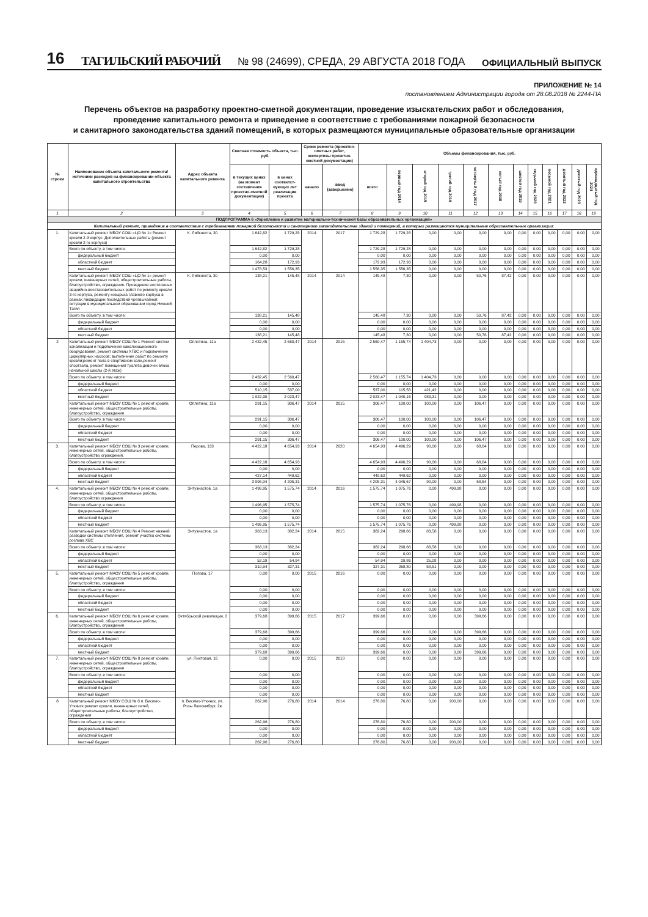16 ТАГИЛЬСКИЙ РАБОЧИЙ № 98 (24699), СРЕДА, 29 АВГУСТА 2018 ГОДА ОФИЦИАЛЬНЫЙ ВЫПУСК
ПРИЛОЖЕНИЕ № 14
постановлением Администрации города от 28.08.2018 № 2244-ПА
Перечень объектов на разработку проектно-сметной документации, проведение изыскательских работ и обследования,
проведение капитального ремонта и приведение в соответствие с требованиями пожарной безопасности
и санитарного законодательства зданий помещений, в которых размещаются муниципальные образовательные организации
| № строки | Наименование объекта капитального ремонта/источники расходов на финансировании объекта капитального строительства | Адрес объекта капитального ремонта | Сметная стоимость объекта, тыс. руб. | | Сроки ремонта (проектно-сметных работ, экспертизы проектно-сметной документации) | | Объемы финансирования, тыс. руб. | | | | | | | | | | | |
| --- | --- | --- | --- | --- | --- | --- | --- | --- | --- | --- | --- | --- | --- | --- | --- | --- | --- | --- |
| | | | в текущих ценах (на момент составления проектно-сметной документации) | в ценах соответст-вующих лет реализации проекта | начало | ввод (завершение) | всего | первый год 2014 | второй год 2015 | третий год 2016 | четвертый год 2017 | пятый год 2018 | шестой год 2019 | седьмой год 2020 | восьмой год 2021 | девятый год 2022 | десятый год 2023 | одиннадцатый год 2024 |
| 1 | 2 | 3 | 4 | 5 | 6 | 7 | 8 | 9 | 10 | 11 | 12 | 13 | 14 | 15 | 16 | 17 | 18 | 19 |
| ПОДПРОГРАММА 6 «Укрепление и развитие материально-технической базы образовательных организаций» | | | | | | | | | | | | | | | | | | |
| Капитальный ремонт, приведение в соответствие с требованиями пожарной безопасности и санитарного законодательства зданий и помещений, в которых размещаются муниципальные образовательные организации: | | | | | | | | | | | | | | | | | | |
| 1. | Капитальный ремонт МБОУ СОШ «ЦО № 1» Ремонт кровли 2-й корпус. Дополнительные работы (ремонт кровли 2-го корпуса) | К. Либкнехта, 30 | 1 642,82 | 1 729,28 | 2014 | 2017 | 1 729,28 | 1 729,28 | 0,00 | 0,00 | 0,00 | 0,00 | 0,00 | 0,00 | 0,00 | 0,00 | 0,00 | 0,00 |
| | Всего по объекту, в том числе: | | 1 642,82 | 1 729,28 | | | 1 729,28 | 1 729,28 | 0,00 | 0,00 | 0,00 | 0,00 | 0,00 | 0,00 | 0,00 | 0,00 | 0,00 | 0,00 |
| | федеральный бюджет | | 0,00 | 0,00 | | | 0,00 | 0,00 | 0,00 | 0,00 | 0,00 | 0,00 | 0,00 | 0,00 | 0,00 | 0,00 | 0,00 | 0,00 |
| | областной бюджет | | 164,28 | 172,93 | | | 172,93 | 172,93 | 0,00 | 0,00 | 0,00 | 0,00 | 0,00 | 0,00 | 0,00 | 0,00 | 0,00 | 0,00 |
| | местный бюджет | | 1 478,53 | 1 556,35 | | | 1 556,35 | 1 556,35 | 0,00 | 0,00 | 0,00 | 0,00 | 0,00 | 0,00 | 0,00 | 0,00 | 0,00 | 0,00 |
| | Капитальный ремонт МБОУ СОШ «ЦО № 1» ремонт кровли, инженерных сетей, общестроительные работы, благоустройство, ограждения. Проведение неотложных аварийно-восстановительных работ по ремонту кровли 3-го корпуса, ремонту козырька главного корпуса в рамках ликвидации последствий чрезвычайной ситуации в муниципальном образовании город Нижний Тагил | К. Либкнехта, 30 | 138,21 | 145,48 | 2014 | 2014 | 145,48 | 7,30 | 0,00 | 0,00 | 50,76 | 87,42 | 0,00 | 0,00 | 0,00 | 0,00 | 0,00 | 0,00 |
| | Всего по объекту, в том числе: | | 138,21 | 145,48 | | | 145,48 | 7,30 | 0,00 | 0,00 | 50,76 | 87,42 | 0,00 | 0,00 | 0,00 | 0,00 | 0,00 | 0,00 |
| | федеральный бюджет | | 0,00 | 0,00 | | | 0,00 | 0,00 | 0,00 | 0,00 | 0,00 | 0,00 | 0,00 | 0,00 | 0,00 | 0,00 | 0,00 | 0,00 |
| | областной бюджет | | 0,00 | 0,00 | | | 0,00 | 0,00 | 0,00 | 0,00 | 0,00 | 0,00 | 0,00 | 0,00 | 0,00 | 0,00 | 0,00 | 0,00 |
| | местный бюджет | | 138,21 | 145,48 | | | 145,48 | 7,30 | 0,00 | 0,00 | 50,76 | 87,42 | 0,00 | 0,00 | 0,00 | 0,00 | 0,00 | 0,00 |
| 2 | Капитальный ремонт МБОУ СОШ № 1 Ремонт систем канализации и подключение канализационного оборудования, ремонт системы ХГВС и подключение циркулярных насосов; выполнение работ по ремонту кровли;ремонт пола в спортивном зале,ремонт спортзала, ремонт помещения туалета девочек блока начальной школы (2-й этаж) | Оплетина, 11а | 2 432,45 | 2 560,47 | 2014 | 2015 | 2 560,47 | 1 155,74 | 1 404,73 | 0,00 | 0,00 | 0,00 | 0,00 | 0,00 | 0,00 | 0,00 | 0,00 | 0,00 |
| | Всего по объекту, в том числе: | | 2 432,45 | 2 560,47 | | | 2 560,47 | 1 155,74 | 1 404,73 | 0,00 | 0,00 | 0,00 | 0,00 | 0,00 | 0,00 | 0,00 | 0,00 | 0,00 |
| | федеральный бюджет | | 0,00 | 0,00 | | | 0,00 | 0,00 | 0,00 | 0,00 | 0,00 | 0,00 | 0,00 | 0,00 | 0,00 | 0,00 | 0,00 | 0,00 |
| | областной бюджет | | 510,15 | 537,00 | | | 537,00 | 115,58 | 421,42 | 0,00 | 0,00 | 0,00 | 0,00 | 0,00 | 0,00 | 0,00 | 0,00 | 0,00 |
| | местный бюджет | | 1 922,30 | 2 023,47 | | | 2 023,47 | 1 040,16 | 983,31 | 0,00 | 0,00 | 0,00 | 0,00 | 0,00 | 0,00 | 0,00 | 0,00 | 0,00 |
| | Капитальный ремонт МБОУ СОШ № 1 ремонт кровли, инженерных сетей, общестроительные работы, благоустройство, ограждения | Оплетина, 11а | 291,15 | 306,47 | 2014 | 2015 | 306,47 | 100,00 | 100,00 | 0,00 | 106,47 | 0,00 | 0,00 | 0,00 | 0,00 | 0,00 | 0,00 | 0,00 |
| | Всего по объекту, в том числе: | | 291,15 | 306,47 | | | 306,47 | 100,00 | 100,00 | 0,00 | 106,47 | 0,00 | 0,00 | 0,00 | 0,00 | 0,00 | 0,00 | 0,00 |
| | федеральный бюджет | | 0,00 | 0,00 | | | 0,00 | 0,00 | 0,00 | 0,00 | 0,00 | 0,00 | 0,00 | 0,00 | 0,00 | 0,00 | 0,00 | 0,00 |
| | областной бюджет | | 0,00 | 0,00 | | | 0,00 | 0,00 | 0,00 | 0,00 | 0,00 | 0,00 | 0,00 | 0,00 | 0,00 | 0,00 | 0,00 | 0,00 |
| | местный бюджет | | 291,15 | 306,47 | | | 306,47 | 100,00 | 100,00 | 0,00 | 106,47 | 0,00 | 0,00 | 0,00 | 0,00 | 0,00 | 0,00 | 0,00 |
| 3. | Капитальный ремонт МБОУ СОШ № 3 ремонт кровли, инженерных сетей, общестроительные работы, благоустройство ограждения. | Перова, 133 | 4 422,18 | 4 654,93 | 2014 | 2020 | 4 654,93 | 4 496,29 | 90,00 | 0,00 | 68,64 | 0,00 | 0,00 | 0,00 | 0,00 | 0,00 | 0,00 | 0,00 |
| | Всего по объекту, в том числе: | | 4 422,18 | 4 654,93 | | | 4 654,93 | 4 496,29 | 90,00 | 0,00 | 68,64 | 0,00 | 0,00 | 0,00 | 0,00 | 0,00 | 0,00 | 0,00 |
| | федеральный бюджет | | 0,00 | 0,00 | | | 0,00 | 0,00 | 0,00 | 0,00 | 0,00 | 0,00 | 0,00 | 0,00 | 0,00 | 0,00 | 0,00 | 0,00 |
| | областной бюджет | | 427,14 | 449,62 | | | 449,62 | 449,62 | 0,00 | 0,00 | 0,00 | 0,00 | 0,00 | 0,00 | 0,00 | 0,00 | 0,00 | 0,00 |
| | местный бюджет | | 3 995,04 | 4 205,31 | | | 4 205,31 | 4 046,67 | 90,00 | 0,00 | 68,64 | 0,00 | 0,00 | 0,00 | 0,00 | 0,00 | 0,00 | 0,00 |
| 4. | Капитальный ремонт МБОУ СОШ № 4 ремонт кровли, инженерных сетей, общестроительные работы, благоустройство ограждения | Энтузиастов, 1а | 1 496,95 | 1 575,74 | 2014 | 2016 | 1 575,74 | 1 075,76 | 0,00 | 499,98 | 0,00 | 0,00 | 0,00 | 0,00 | 0,00 | 0,00 | 0,00 | 0,00 |
| | Всего по объекту, в том числе: | | 1 496,95 | 1 575,74 | | | 1 575,74 | 1 075,76 | 0,00 | 499,98 | 0,00 | 0,00 | 0,00 | 0,00 | 0,00 | 0,00 | 0,00 | 0,00 |
| | федеральный бюджет | | 0,00 | 0,00 | | | 0,00 | 0,00 | 0,00 | 0,00 | 0,00 | 0,00 | 0,00 | 0,00 | 0,00 | 0,00 | 0,00 | 0,00 |
| | областной бюджет | | 0,00 | 0,00 | | | 0,00 | 0,00 | 0,00 | 0,00 | 0,00 | 0,00 | 0,00 | 0,00 | 0,00 | 0,00 | 0,00 | 0,00 |
| | местный бюджет | | 1 496,95 | 1 575,74 | | | 1 575,74 | 1 075,76 | 0,00 | 499,98 | 0,00 | 0,00 | 0,00 | 0,00 | 0,00 | 0,00 | 0,00 | 0,00 |
| | Капитальный ремонт МБОУ СОШ № 4 Ремонт нижней разводки системы отопления, ремонт участка системы розлива ХВС | Энтузиастов, 1а | 363,13 | 382,24 | 2014 | 2015 | 382,24 | 298,66 | 83,58 | 0,00 | 0,00 | 0,00 | 0,00 | 0,00 | 0,00 | 0,00 | 0,00 | 0,00 |
| | Всего по объекту, в том числе: | | 363,13 | 382,24 | | | 382,24 | 298,66 | 83,58 | 0,00 | 0,00 | 0,00 | 0,00 | 0,00 | 0,00 | 0,00 | 0,00 | 0,00 |
| | федеральный бюджет | | 0,00 | 0,00 | | | 0,00 | 0,00 | 0,00 | 0,00 | 0,00 | 0,00 | 0,00 | 0,00 | 0,00 | 0,00 | 0,00 | 0,00 |
| | областной бюджет | | 52,19 | 54,94 | | | 54,94 | 29,86 | 25,08 | 0,00 | 0,00 | 0,00 | 0,00 | 0,00 | 0,00 | 0,00 | 0,00 | 0,00 |
| | местный бюджет | | 310,94 | 327,31 | | | 327,31 | 268,80 | 58,51 | 0,00 | 0,00 | 0,00 | 0,00 | 0,00 | 0,00 | 0,00 | 0,00 | 0,00 |
| 5. | Капитальный ремонт МАОУ СОШ № 5 ремонт кровли, инженерных сетей, общестроительные работы, благоустройство, ограждения | Попова, 17 | 0,00 | 0,00 | 2015 | 2016 | 0,00 | 0,00 | 0,00 | 0,00 | 0,00 | 0,00 | 0,00 | 0,00 | 0,00 | 0,00 | 0,00 | 0,00 |
| | Всего по объекту, в том числе: | | 0,00 | 0,00 | | | 0,00 | 0,00 | 0,00 | 0,00 | 0,00 | 0,00 | 0,00 | 0,00 | 0,00 | 0,00 | 0,00 | 0,00 |
| | федеральный бюджет | | 0,00 | 0,00 | | | 0,00 | 0,00 | 0,00 | 0,00 | 0,00 | 0,00 | 0,00 | 0,00 | 0,00 | 0,00 | 0,00 | 0,00 |
| | областной бюджет | | 0,00 | 0,00 | | | 0,00 | 0,00 | 0,00 | 0,00 | 0,00 | 0,00 | 0,00 | 0,00 | 0,00 | 0,00 | 0,00 | 0,00 |
| | местный бюджет | | 0,00 | 0,00 | | | 0,00 | 0,00 | 0,00 | 0,00 | 0,00 | 0,00 | 0,00 | 0,00 | 0,00 | 0,00 | 0,00 | 0,00 |
| 6. | Капитальный ремонт МБОУ СОШ № 6 ремонт кровли, инженерных сетей, общестроительные работы, благоустройство, ограждения | Октябрьской революции, 2 | 379,68 | 399,66 | 2015 | 2017 | 399,66 | 0,00 | 0,00 | 0,00 | 399,66 | 0,00 | 0,00 | 0,00 | 0,00 | 0,00 | 0,00 | 0,00 |
| | Всего по объекту, в том числе: | | 379,68 | 399,66 | | | 399,66 | 0,00 | 0,00 | 0,00 | 399,66 | 0,00 | 0,00 | 0,00 | 0,00 | 0,00 | 0,00 | 0,00 |
| | федеральный бюджет | | 0,00 | 0,00 | | | 0,00 | 0,00 | 0,00 | 0,00 | 0,00 | 0,00 | 0,00 | 0,00 | 0,00 | 0,00 | 0,00 | 0,00 |
| | областной бюджет | | 0,00 | 0,00 | | | 0,00 | 0,00 | 0,00 | 0,00 | 0,00 | 0,00 | 0,00 | 0,00 | 0,00 | 0,00 | 0,00 | 0,00 |
| | местный бюджет | | 379,68 | 399,66 | | | 399,66 | 0,00 | 0,00 | 0,00 | 399,66 | 0,00 | 0,00 | 0,00 | 0,00 | 0,00 | 0,00 | 0,00 |
| 7. | Капитальный ремонт МБОУ СОШ № 8 ремонт кровли, инженерных сетей, общестроительные работы, благоустройство, ограждения | ул. Пихтовая, 16 | 0,00 | 0,00 | 2015 | 2018 | 0,00 | 0,00 | 0,00 | 0,00 | 0,00 | 0,00 | 0,00 | 0,00 | 0,00 | 0,00 | 0,00 | 0,00 |
| | Всего по объекту, в том числе: | | 0,00 | 0,00 | | | 0,00 | 0,00 | 0,00 | 0,00 | 0,00 | 0,00 | 0,00 | 0,00 | 0,00 | 0,00 | 0,00 | 0,00 |
| | федеральный бюджет | | 0,00 | 0,00 | | | 0,00 | 0,00 | 0,00 | 0,00 | 0,00 | 0,00 | 0,00 | 0,00 | 0,00 | 0,00 | 0,00 | 0,00 |
| | областной бюджет | | 0,00 | 0,00 | | | 0,00 | 0,00 | 0,00 | 0,00 | 0,00 | 0,00 | 0,00 | 0,00 | 0,00 | 0,00 | 0,00 | 0,00 |
| | местный бюджет | | 0,00 | 0,00 | | | 0,00 | 0,00 | 0,00 | 0,00 | 0,00 | 0,00 | 0,00 | 0,00 | 0,00 | 0,00 | 0,00 | 0,00 |
| 8 | Капитальный ремонт МКОУ СОШ № 8 п. Висимо-Уткинск ремонт кровли, инженерных сетей, общестроительные работы, благоустройство, ограждения | п. Висимо-Уткинск, ул. Розы Люксембург, 2в | 262,96 | 276,80 | 2014 | 2014 | 276,80 | 76,80 | 0,00 | 200,00 | 0,00 | 0,00 | 0,00 | 0,00 | 0,00 | 0,00 | 0,00 | 0,00 |
| | Всего по объекту, в том числе: | | 262,96 | 276,80 | | | 276,80 | 76,80 | 0,00 | 200,00 | 0,00 | 0,00 | 0,00 | 0,00 | 0,00 | 0,00 | 0,00 | 0,00 |
| | федеральный бюджет | | 0,00 | 0,00 | | | 0,00 | 0,00 | 0,00 | 0,00 | 0,00 | 0,00 | 0,00 | 0,00 | 0,00 | 0,00 | 0,00 | 0,00 |
| | областной бюджет | | 0,00 | 0,00 | | | 0,00 | 0,00 | 0,00 | 0,00 | 0,00 | 0,00 | 0,00 | 0,00 | 0,00 | 0,00 | 0,00 | 0,00 |
| | местный бюджет | | 262,96 | 276,80 | | | 276,80 | 76,80 | 0,00 | 200,00 | 0,00 | 0,00 | 0,00 | 0,00 | 0,00 | 0,00 | 0,00 | 0,00 |